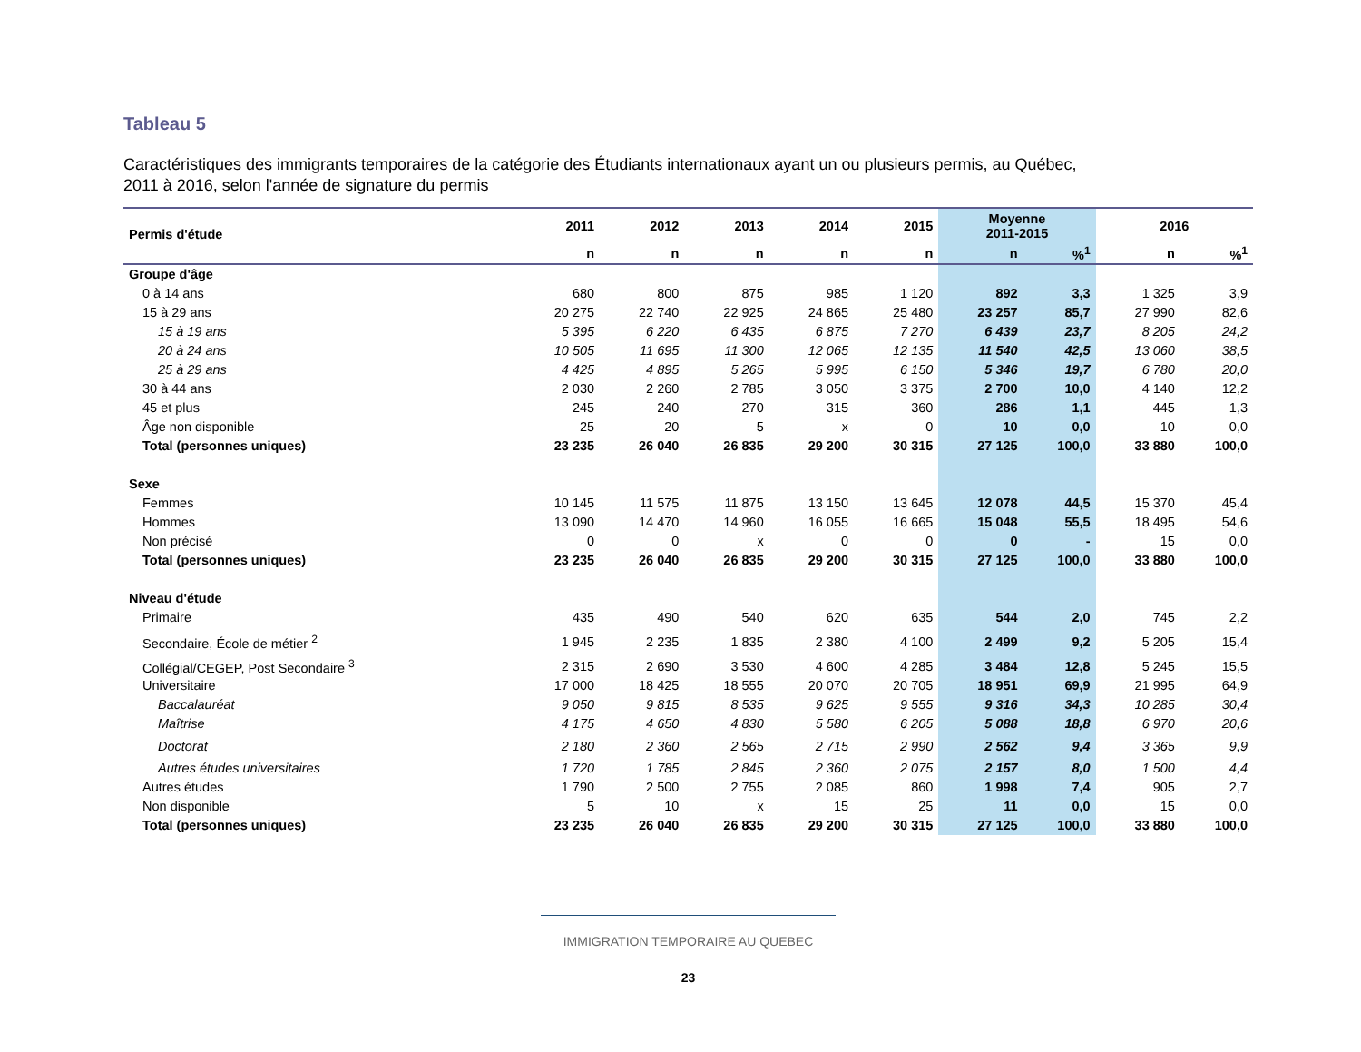Tableau 5
Caractéristiques des immigrants temporaires de la catégorie des Étudiants internationaux ayant un ou plusieurs permis, au Québec,
2011 à 2016, selon l'année de signature du permis
| Permis d'étude | 2011 | 2012 | 2013 | 2014 | 2015 | Moyenne 2011-2015 | | 2016 | |
| --- | --- | --- | --- | --- | --- | --- | --- | --- | --- |
| | n | n | n | n | n | n | %<sup>1</sup> | n | %<sup>1</sup> |
| Groupe d'âge | | | | | | | | | |
| 0 à 14 ans | 680 | 800 | 875 | 985 | 1 120 | 892 | 3,3 | 1 325 | 3,9 |
| 15 à 29 ans | 20 275 | 22 740 | 22 925 | 24 865 | 25 480 | 23 257 | 85,7 | 27 990 | 82,6 |
| 15 à 19 ans | 5 395 | 6 220 | 6 435 | 6 875 | 7 270 | 6 439 | 23,7 | 8 205 | 24,2 |
| 20 à 24 ans | 10 505 | 11 695 | 11 300 | 12 065 | 12 135 | 11 540 | 42,5 | 13 060 | 38,5 |
| 25 à 29 ans | 4 425 | 4 895 | 5 265 | 5 995 | 6 150 | 5 346 | 19,7 | 6 780 | 20,0 |
| 30 à 44 ans | 2 030 | 2 260 | 2 785 | 3 050 | 3 375 | 2 700 | 10,0 | 4 140 | 12,2 |
| 45 et plus | 245 | 240 | 270 | 315 | 360 | 286 | 1,1 | 445 | 1,3 |
| Âge non disponible | 25 | 20 | 5 | x | 0 | 10 | 0,0 | 10 | 0,0 |
| Total (personnes uniques) | 23 235 | 26 040 | 26 835 | 29 200 | 30 315 | 27 125 | 100,0 | 33 880 | 100,0 |
| Sexe | | | | | | | | | |
| Femmes | 10 145 | 11 575 | 11 875 | 13 150 | 13 645 | 12 078 | 44,5 | 15 370 | 45,4 |
| Hommes | 13 090 | 14 470 | 14 960 | 16 055 | 16 665 | 15 048 | 55,5 | 18 495 | 54,6 |
| Non précisé | 0 | 0 | x | 0 | 0 | 0 | - | 15 | 0,0 |
| Total (personnes uniques) | 23 235 | 26 040 | 26 835 | 29 200 | 30 315 | 27 125 | 100,0 | 33 880 | 100,0 |
| Niveau d'étude | | | | | | | | | |
| Primaire | 435 | 490 | 540 | 620 | 635 | 544 | 2,0 | 745 | 2,2 |
| Secondaire, École de métier <sup>2</sup> | 1 945 | 2 235 | 1 835 | 2 380 | 4 100 | 2 499 | 9,2 | 5 205 | 15,4 |
| Collégial/CEGEP, Post Secondaire <sup>3</sup> | 2 315 | 2 690 | 3 530 | 4 600 | 4 285 | 3 484 | 12,8 | 5 245 | 15,5 |
| Universitaire | 17 000 | 18 425 | 18 555 | 20 070 | 20 705 | 18 951 | 69,9 | 21 995 | 64,9 |
| Baccalauréat | 9 050 | 9 815 | 8 535 | 9 625 | 9 555 | 9 316 | 34,3 | 10 285 | 30,4 |
| Maîtrise | 4 175 | 4 650 | 4 830 | 5 580 | 6 205 | 5 088 | 18,8 | 6 970 | 20,6 |
| Doctorat | 2 180 | 2 360 | 2 565 | 2 715 | 2 990 | 2 562 | 9,4 | 3 365 | 9,9 |
| Autres études universitaires | 1 720 | 1 785 | 2 845 | 2 360 | 2 075 | 2 157 | 8,0 | 1 500 | 4,4 |
| Autres études | 1 790 | 2 500 | 2 755 | 2 085 | 860 | 1 998 | 7,4 | 905 | 2,7 |
| Non disponible | 5 | 10 | x | 15 | 25 | 11 | 0,0 | 15 | 0,0 |
| Total (personnes uniques) | 23 235 | 26 040 | 26 835 | 29 200 | 30 315 | 27 125 | 100,0 | 33 880 | 100,0 |
IMMIGRATION TEMPORAIRE AU QUEBEC
23